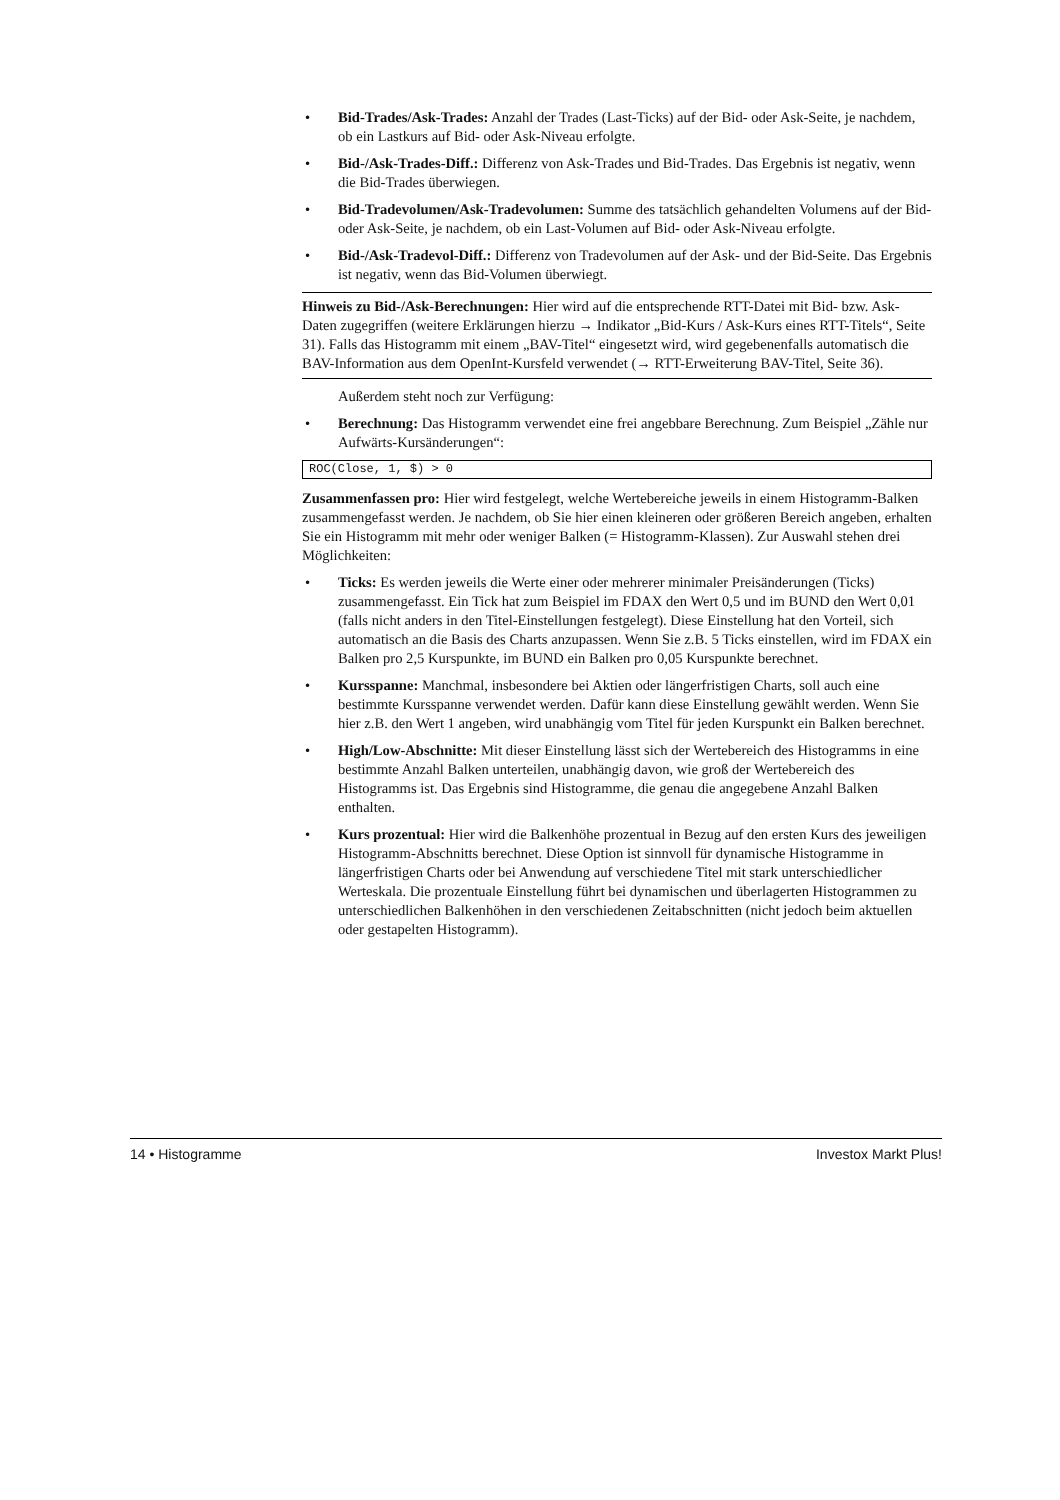• Bid-Trades/Ask-Trades: Anzahl der Trades (Last-Ticks) auf der Bid- oder Ask-Seite, je nachdem, ob ein Lastkurs auf Bid- oder Ask-Niveau erfolgte.
• Bid-/Ask-Trades-Diff.: Differenz von Ask-Trades und Bid-Trades. Das Ergebnis ist negativ, wenn die Bid-Trades überwiegen.
• Bid-Tradevolumen/Ask-Tradevolumen: Summe des tatsächlich gehandelten Volumens auf der Bid- oder Ask-Seite, je nachdem, ob ein Last-Volumen auf Bid- oder Ask-Niveau erfolgte.
• Bid-/Ask-Tradevol-Diff.: Differenz von Tradevolumen auf der Ask- und der Bid-Seite. Das Ergebnis ist negativ, wenn das Bid-Volumen überwiegt.
Hinweis zu Bid-/Ask-Berechnungen: Hier wird auf die entsprechende RTT-Datei mit Bid- bzw. Ask-Daten zugegriffen (weitere Erklärungen hierzu → Indikator „Bid-Kurs / Ask-Kurs eines RTT-Titels“, Seite 31). Falls das Histogramm mit einem „BAV-Titel“ eingesetzt wird, wird gegebenenfalls automatisch die BAV-Information aus dem OpenInt-Kursfeld verwendet (→ RTT-Erweiterung BAV-Titel, Seite 36).
Außerdem steht noch zur Verfügung:
• Berechnung: Das Histogramm verwendet eine frei angebbare Berechnung. Zum Beispiel „Zähle nur Aufwärts-Kursänderungen“:
ROC(Close, 1, $) > 0
Zusammenfassen pro: Hier wird festgelegt, welche Wertebereiche jeweils in einem Histogramm-Balken zusammengefasst werden. Je nachdem, ob Sie hier einen kleineren oder größeren Bereich angeben, erhalten Sie ein Histogramm mit mehr oder weniger Balken (= Histogramm-Klassen). Zur Auswahl stehen drei Möglichkeiten:
• Ticks: Es werden jeweils die Werte einer oder mehrerer minimaler Preisänderungen (Ticks) zusammengefasst. Ein Tick hat zum Beispiel im FDAX den Wert 0,5 und im BUND den Wert 0,01 (falls nicht anders in den Titel-Einstellungen festgelegt). Diese Einstellung hat den Vorteil, sich automatisch an die Basis des Charts anzupassen. Wenn Sie z.B. 5 Ticks einstellen, wird im FDAX ein Balken pro 2,5 Kurspunkte, im BUND ein Balken pro 0,05 Kurspunkte berechnet.
• Kursspanne: Manchmal, insbesondere bei Aktien oder längerfristigen Charts, soll auch eine bestimmte Kursspanne verwendet werden. Dafür kann diese Einstellung gewählt werden. Wenn Sie hier z.B. den Wert 1 angeben, wird unabhängig vom Titel für jeden Kurspunkt ein Balken berechnet.
• High/Low-Abschnitte: Mit dieser Einstellung lässt sich der Wertebereich des Histogramms in eine bestimmte Anzahl Balken unterteilen, unabhängig davon, wie groß der Wertebereich des Histogramms ist. Das Ergebnis sind Histogramme, die genau die angegebene Anzahl Balken enthalten.
• Kurs prozentual: Hier wird die Balkenhöhe prozentual in Bezug auf den ersten Kurs des jeweiligen Histogramm-Abschnitts berechnet. Diese Option ist sinnvoll für dynamische Histogramme in längerfristigen Charts oder bei Anwendung auf verschiedene Titel mit stark unterschiedlicher Werteskala. Die prozentuale Einstellung führt bei dynamischen und überlagerten Histogrammen zu unterschiedlichen Balkenhöhen in den verschiedenen Zeitabschnitten (nicht jedoch beim aktuellen oder gestapelten Histogramm).
14 • Histogramme Investox Markt Plus!